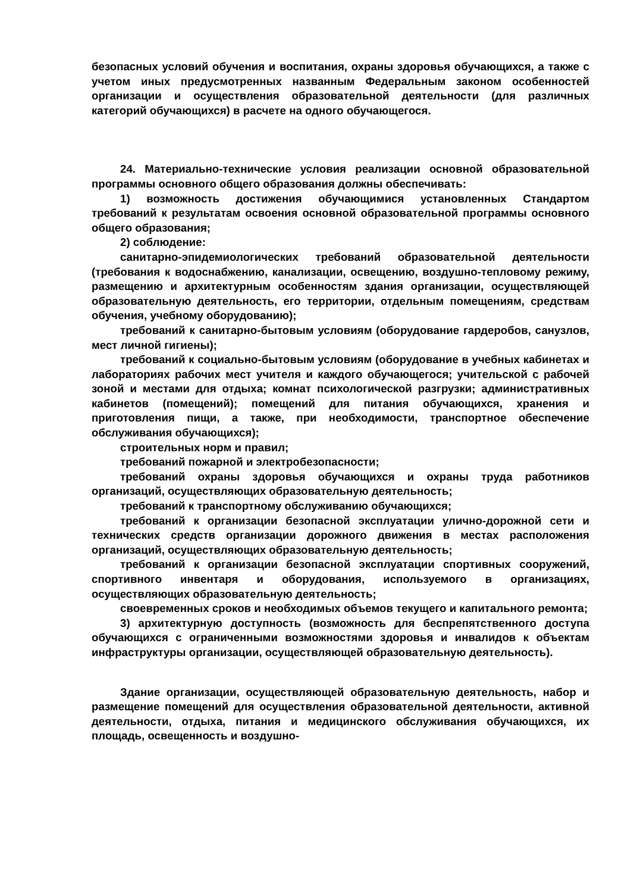безопасных условий обучения и воспитания, охраны здоровья обучающихся, а также с учетом иных предусмотренных названным Федеральным законом особенностей организации и осуществления образовательной деятельности (для различных категорий обучающихся) в расчете на одного обучающегося.
24. Материально-технические условия реализации основной образовательной программы основного общего образования должны обеспечивать:
1) возможность достижения обучающимися установленных Стандартом требований к результатам освоения основной образовательной программы основного общего образования;
2) соблюдение:
санитарно-эпидемиологических требований образовательной деятельности (требования к водоснабжению, канализации, освещению, воздушно-тепловому режиму, размещению и архитектурным особенностям здания организации, осуществляющей образовательную деятельность, его территории, отдельным помещениям, средствам обучения, учебному оборудованию);
требований к санитарно-бытовым условиям (оборудование гардеробов, санузлов, мест личной гигиены);
требований к социально-бытовым условиям (оборудование в учебных кабинетах и лабораториях рабочих мест учителя и каждого обучающегося; учительской с рабочей зоной и местами для отдыха; комнат психологической разгрузки; административных кабинетов (помещений); помещений для питания обучающихся, хранения и приготовления пищи, а также, при необходимости, транспортное обеспечение обслуживания обучающихся);
строительных норм и правил;
требований пожарной и электробезопасности;
требований охраны здоровья обучающихся и охраны труда работников организаций, осуществляющих образовательную деятельность;
требований к транспортному обслуживанию обучающихся;
требований к организации безопасной эксплуатации улично-дорожной сети и технических средств организации дорожного движения в местах расположения организаций, осуществляющих образовательную деятельность;
требований к организации безопасной эксплуатации спортивных сооружений, спортивного инвентаря и оборудования, используемого в организациях, осуществляющих образовательную деятельность;
своевременных сроков и необходимых объемов текущего и капитального ремонта;
3) архитектурную доступность (возможность для беспрепятственного доступа обучающихся с ограниченными возможностями здоровья и инвалидов к объектам инфраструктуры организации, осуществляющей образовательную деятельность).
Здание организации, осуществляющей образовательную деятельность, набор и размещение помещений для осуществления образовательной деятельности, активной деятельности, отдыха, питания и медицинского обслуживания обучающихся, их площадь, освещенность и воздушно-